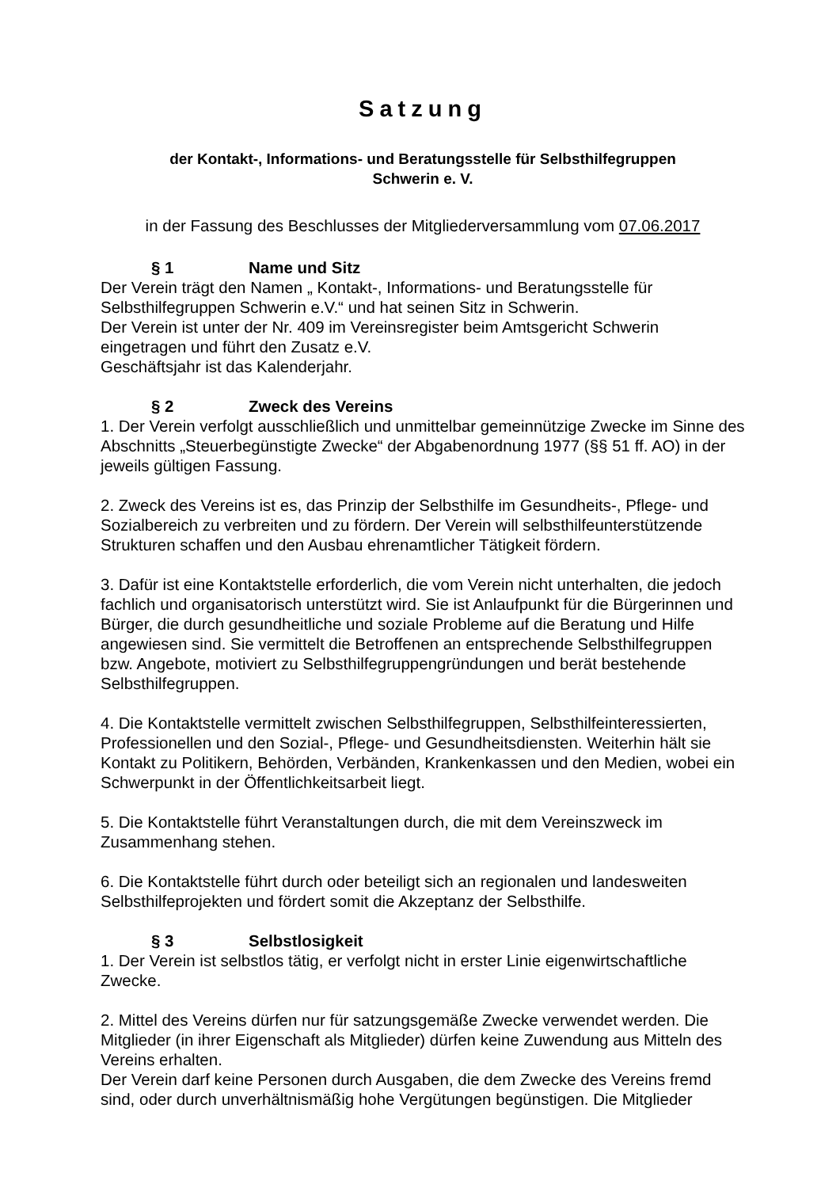Satzung
der Kontakt-, Informations- und Beratungsstelle für Selbsthilfegruppen
Schwerin e. V.
in der Fassung des Beschlusses der Mitgliederversammlung vom 07.06.2017
§ 1 Name und Sitz
Der Verein trägt den Namen „ Kontakt-, Informations- und Beratungsstelle für Selbsthilfegruppen Schwerin e.V.“ und hat seinen Sitz in Schwerin.
Der Verein ist unter der Nr. 409 im Vereinsregister beim Amtsgericht Schwerin eingetragen und führt den Zusatz e.V.
Geschäftsjahr ist das Kalenderjahr.
§ 2 Zweck des Vereins
1. Der Verein verfolgt ausschließlich und unmittelbar gemeinnützige Zwecke im Sinne des Abschnitts „Steuerbegünstigte Zwecke“ der Abgabenordnung 1977 (§§ 51 ff. AO) in der jeweils gültigen Fassung.
2. Zweck des Vereins ist es, das Prinzip der Selbsthilfe im Gesundheits-, Pflege- und Sozialbereich zu verbreiten und zu fördern. Der Verein will selbsthilfeunterstützende Strukturen schaffen und den Ausbau ehrenamtlicher Tätigkeit fördern.
3. Dafür ist eine Kontaktstelle erforderlich, die vom Verein nicht unterhalten, die jedoch fachlich und organisatorisch unterstützt wird. Sie ist Anlaufpunkt für die Bürgerinnen und Bürger, die durch gesundheitliche und soziale Probleme auf die Beratung und Hilfe angewiesen sind. Sie vermittelt die Betroffenen an entsprechende Selbsthilfegruppen bzw. Angebote, motiviert zu Selbsthilfegruppengründungen und berät bestehende Selbsthilfegruppen.
4. Die Kontaktstelle vermittelt zwischen Selbsthilfegruppen, Selbsthilfeinteressierten, Professionellen und den Sozial-, Pflege- und Gesundheitsdiensten. Weiterhin hält sie Kontakt zu Politikern, Behörden, Verbänden, Krankenkassen und den Medien, wobei ein Schwerpunkt in der Öffentlichkeitsarbeit liegt.
5. Die Kontaktstelle führt Veranstaltungen durch, die mit dem Vereinszweck im Zusammenhang stehen.
6. Die Kontaktstelle führt durch oder beteiligt sich an regionalen und landesweiten Selbsthilfeprojekten und fördert somit die Akzeptanz der Selbsthilfe.
§ 3 Selbstlosigkeit
1. Der Verein ist selbstlos tätig, er verfolgt nicht in erster Linie eigenwirtschaftliche Zwecke.
2. Mittel des Vereins dürfen nur für satzungsgemäße Zwecke verwendet werden. Die Mitglieder (in ihrer Eigenschaft als Mitglieder) dürfen keine Zuwendung aus Mitteln des Vereins erhalten.
Der Verein darf keine Personen durch Ausgaben, die dem Zwecke des Vereins fremd sind, oder durch unverhältnismäßig hohe Vergütungen begünstigen. Die Mitglieder